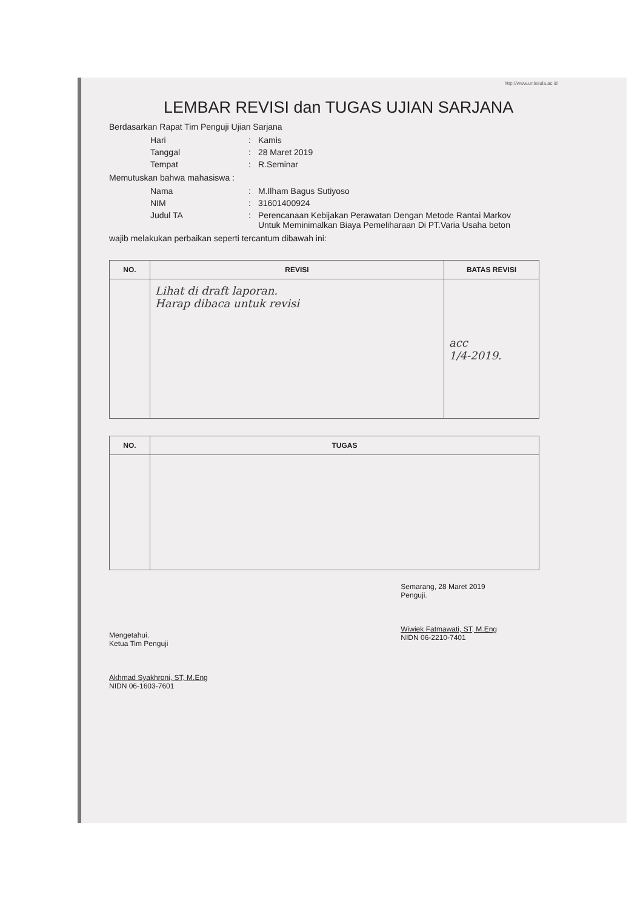http://www.unissula.ac.id
LEMBAR REVISI dan TUGAS UJIAN SARJANA
Berdasarkan Rapat Tim Penguji Ujian Sarjana
| Hari | : | Kamis |
| Tanggal | : | 28 Maret 2019 |
| Tempat | : | R.Seminar |
Memutuskan bahwa mahasiswa :
| Nama | : | M.Ilham Bagus Sutiyoso |
| NIM | : | 31601400924 |
| Judul TA | : | Perencanaan Kebijakan Perawatan Dengan Metode Rantai Markov Untuk Meminimalkan Biaya Pemeliharaan Di PT.Varia Usaha beton |
wajib melakukan perbaikan seperti tercantum dibawah ini:
| NO. | REVISI | BATAS REVISI |
| --- | --- | --- |
| | Lihat di draft laporan. Harap dibaca untuk revisi | acc 1/4-2019. |
| NO. | TUGAS |
| --- | --- |
Mengetahui.
Ketua Tim Penguji
Akhmad Syakhroni, ST, M.Eng
NIDN 06-1603-7601
Semarang, 28 Maret 2019
Penguji.
Wiwiek Fatmawati, ST, M.Eng
NIDN 06-2210-7401